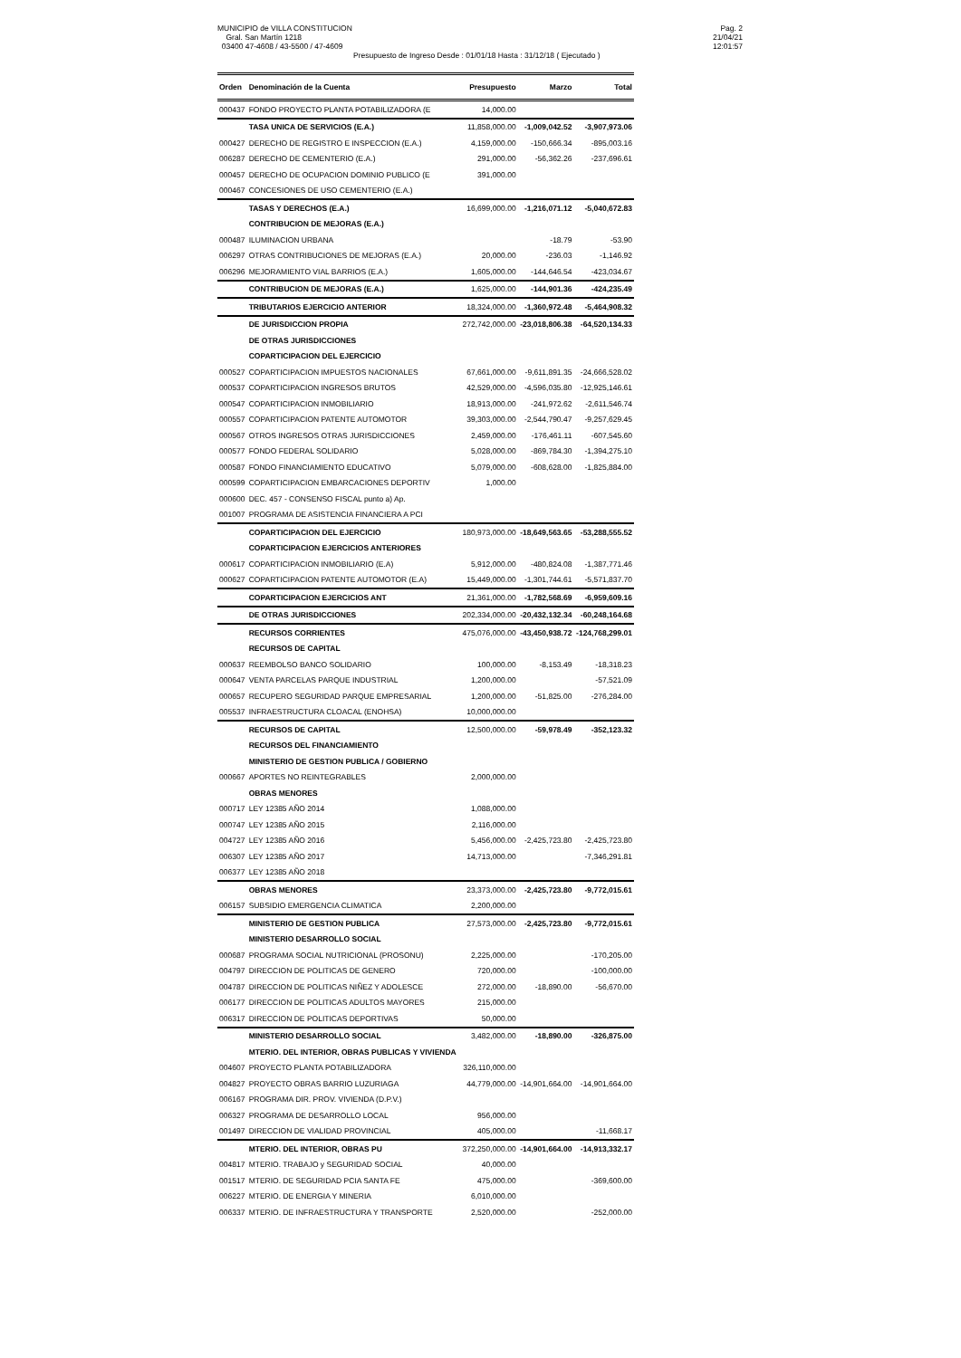MUNICIPIO de VILLA CONSTITUCION
Gral. San Martín 1218
03400 47-4608 / 43-5500 / 47-4609
Presupuesto de Ingreso Desde : 01/01/18 Hasta : 31/12/18 ( Ejecutado )
Pag. 2
21/04/21
12:01:57
| Orden | Denominación de la Cuenta | Presupuesto | Marzo | Total |
| --- | --- | --- | --- | --- |
| 000437 | FONDO PROYECTO PLANTA POTABILIZADORA (E | 14,000.00 | | |
| | TASA UNICA DE SERVICIOS (E.A.) | 11,858,000.00 | -1,009,042.52 | -3,907,973.06 |
| 000427 | DERECHO DE REGISTRO E INSPECCION (E.A.) | 4,159,000.00 | -150,666.34 | -895,003.16 |
| 006287 | DERECHO DE CEMENTERIO (E.A.) | 291,000.00 | -56,362.26 | -237,696.61 |
| 000457 | DERECHO DE OCUPACION DOMINIO PUBLICO (E | 391,000.00 | | |
| 000467 | CONCESIONES DE USO CEMENTERIO (E.A.) | | | |
| | TASAS Y DERECHOS (E.A.) | 16,699,000.00 | -1,216,071.12 | -5,040,672.83 |
| | CONTRIBUCION DE MEJORAS (E.A.) | | | |
| 000487 | ILUMINACION URBANA | | -18.79 | -53.90 |
| 006297 | OTRAS CONTRIBUCIONES DE MEJORAS (E.A.) | 20,000.00 | -236.03 | -1,146.92 |
| 006296 | MEJORAMIENTO VIAL BARRIOS (E.A.) | 1,605,000.00 | -144,646.54 | -423,034.67 |
| | CONTRIBUCION DE MEJORAS (E.A.) | 1,625,000.00 | -144,901.36 | -424,235.49 |
| | TRIBUTARIOS EJERCICIO ANTERIOR | 18,324,000.00 | -1,360,972.48 | -5,464,908.32 |
| | DE JURISDICCION PROPIA | 272,742,000.00 | -23,018,806.38 | -64,520,134.33 |
| | DE OTRAS JURISDICCIONES | | | |
| | COPARTICIPACION DEL EJERCICIO | | | |
| 000527 | COPARTICIPACION IMPUESTOS NACIONALES | 67,661,000.00 | -9,611,891.35 | -24,666,528.02 |
| 000537 | COPARTICIPACION INGRESOS BRUTOS | 42,529,000.00 | -4,596,035.80 | -12,925,146.61 |
| 000547 | COPARTICIPACION INMOBILIARIO | 18,913,000.00 | -241,972.62 | -2,611,546.74 |
| 000557 | COPARTICIPACION PATENTE AUTOMOTOR | 39,303,000.00 | -2,544,790.47 | -9,257,629.45 |
| 000567 | OTROS INGRESOS OTRAS JURISDICCIONES | 2,459,000.00 | -176,461.11 | -607,545.60 |
| 000577 | FONDO FEDERAL SOLIDARIO | 5,028,000.00 | -869,784.30 | -1,394,275.10 |
| 000587 | FONDO FINANCIAMIENTO EDUCATIVO | 5,079,000.00 | -608,628.00 | -1,825,884.00 |
| 000599 | COPARTICIPACION EMBARCACIONES DEPORTIV | 1,000.00 | | |
| 000600 | DEC. 457 - CONSENSO FISCAL punto a) Ap. | | | |
| 001007 | PROGRAMA DE ASISTENCIA FINANCIERA A PCI | | | |
| | COPARTICIPACION DEL EJERCICIO | 180,973,000.00 | -18,649,563.65 | -53,288,555.52 |
| | COPARTICIPACION EJERCICIOS ANTERIORES | | | |
| 000617 | COPARTICIPACION INMOBILIARIO (E.A) | 5,912,000.00 | -480,824.08 | -1,387,771.46 |
| 000627 | COPARTICIPACION PATENTE AUTOMOTOR (E.A) | 15,449,000.00 | -1,301,744.61 | -5,571,837.70 |
| | COPARTICIPACION EJERCICIOS ANT | 21,361,000.00 | -1,782,568.69 | -6,959,609.16 |
| | DE OTRAS JURISDICCIONES | 202,334,000.00 | -20,432,132.34 | -60,248,164.68 |
| | RECURSOS CORRIENTES | 475,076,000.00 | -43,450,938.72 | -124,768,299.01 |
| | RECURSOS DE CAPITAL | | | |
| 000637 | REEMBOLSO BANCO SOLIDARIO | 100,000.00 | -8,153.49 | -18,318.23 |
| 000647 | VENTA PARCELAS PARQUE INDUSTRIAL | 1,200,000.00 | | -57,521.09 |
| 000657 | RECUPERO SEGURIDAD PARQUE EMPRESARIAL | 1,200,000.00 | -51,825.00 | -276,284.00 |
| 005537 | INFRAESTRUCTURA CLOACAL (ENOHSA) | 10,000,000.00 | | |
| | RECURSOS DE CAPITAL | 12,500,000.00 | -59,978.49 | -352,123.32 |
| | RECURSOS DEL FINANCIAMIENTO | | | |
| | MINISTERIO DE GESTION PUBLICA / GOBIERNO | | | |
| 000667 | APORTES NO REINTEGRABLES | 2,000,000.00 | | |
| | OBRAS MENORES | | | |
| 000717 | LEY 12385 AÑO 2014 | 1,088,000.00 | | |
| 000747 | LEY 12385 AÑO 2015 | 2,116,000.00 | | |
| 004727 | LEY 12385 AÑO 2016 | 5,456,000.00 | -2,425,723.80 | -2,425,723.80 |
| 006307 | LEY 12385 AÑO 2017 | 14,713,000.00 | | -7,346,291.81 |
| 006377 | LEY 12385 AÑO 2018 | | | |
| | OBRAS MENORES | 23,373,000.00 | -2,425,723.80 | -9,772,015.61 |
| 006157 | SUBSIDIO EMERGENCIA CLIMATICA | 2,200,000.00 | | |
| | MINISTERIO DE GESTION PUBLICA | 27,573,000.00 | -2,425,723.80 | -9,772,015.61 |
| | MINISTERIO DESARROLLO SOCIAL | | | |
| 000687 | PROGRAMA SOCIAL NUTRICIONAL (PROSONU) | 2,225,000.00 | | -170,205.00 |
| 004797 | DIRECCION DE POLITICAS DE GENERO | 720,000.00 | | -100,000.00 |
| 004787 | DIRECCION DE POLITICAS NIÑEZ Y ADOLESCE | 272,000.00 | -18,890.00 | -56,670.00 |
| 006177 | DIRECCION DE POLITICAS ADULTOS MAYORES | 215,000.00 | | |
| 006317 | DIRECCION DE POLITICAS DEPORTIVAS | 50,000.00 | | |
| | MINISTERIO DESARROLLO SOCIAL | 3,482,000.00 | -18,890.00 | -326,875.00 |
| | MTERIO. DEL INTERIOR, OBRAS PUBLICAS Y VIVIENDA | | | |
| 004607 | PROYECTO PLANTA POTABILIZADORA | 326,110,000.00 | | |
| 004827 | PROYECTO OBRAS BARRIO LUZURIAGA | 44,779,000.00 | -14,901,664.00 | -14,901,664.00 |
| 006167 | PROGRAMA DIR. PROV. VIVIENDA (D.P.V.) | | | |
| 006327 | PROGRAMA DE DESARROLLO LOCAL | 956,000.00 | | |
| 001497 | DIRECCION DE VIALIDAD PROVINCIAL | 405,000.00 | | -11,668.17 |
| | MTERIO. DEL INTERIOR, OBRAS PU | 372,250,000.00 | -14,901,664.00 | -14,913,332.17 |
| 004817 | MTERIO. TRABAJO y SEGURIDAD SOCIAL | 40,000.00 | | |
| 001517 | MTERIO. DE SEGURIDAD PCIA SANTA FE | 475,000.00 | | -369,600.00 |
| 006227 | MTERIO. DE ENERGIA Y MINERIA | 6,010,000.00 | | |
| 006337 | MTERIO. DE INFRAESTRUCTURA Y TRANSPORTE | 2,520,000.00 | | -252,000.00 |